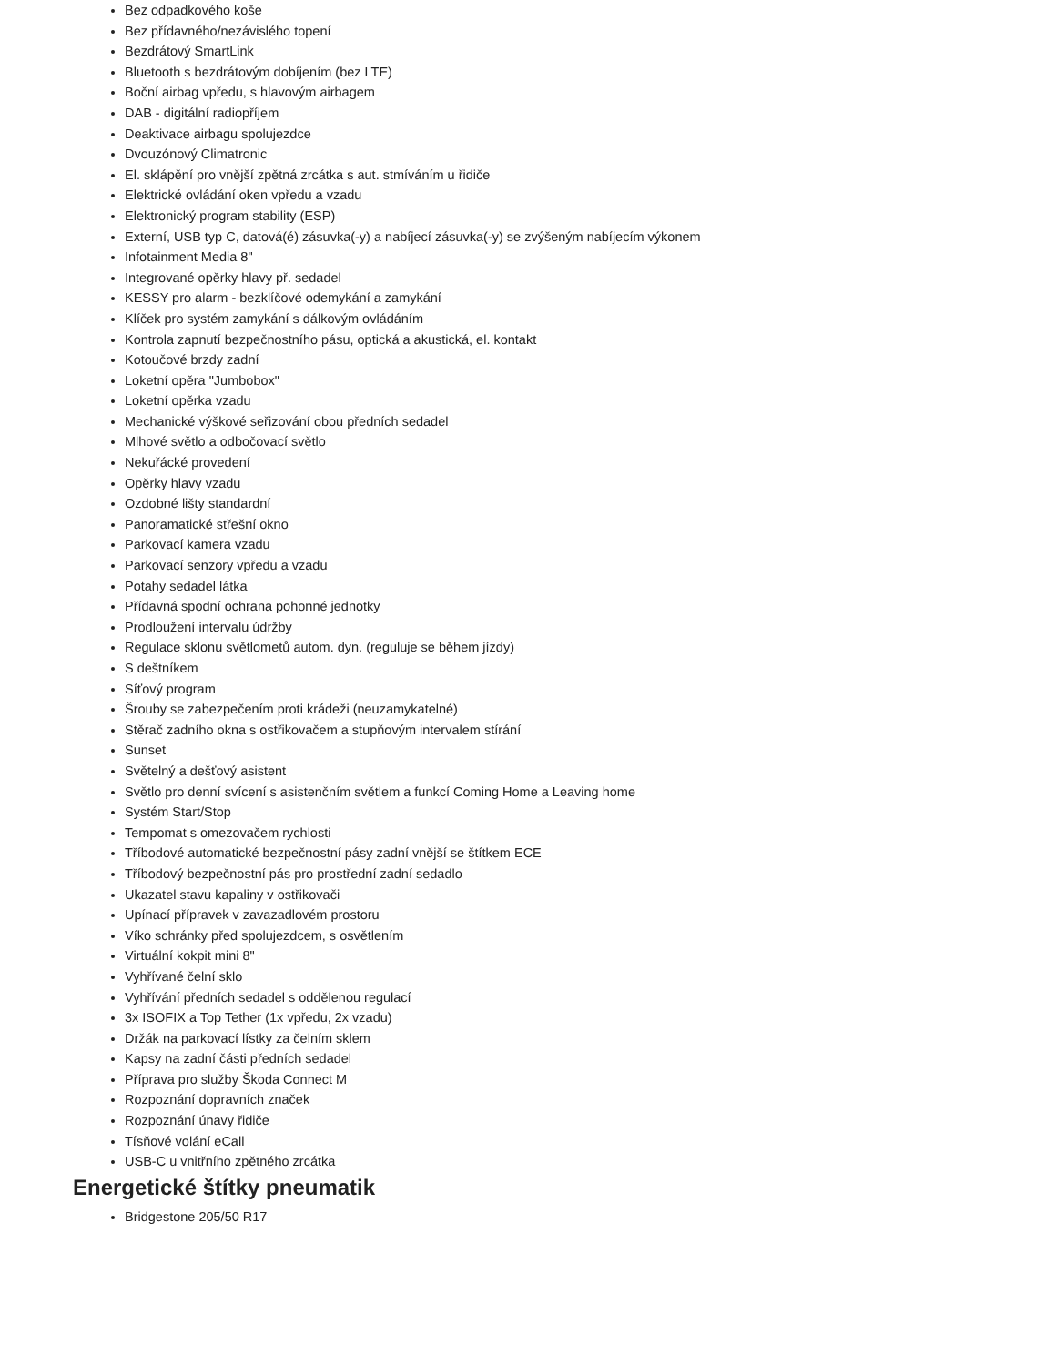Bez odpadkového koše
Bez přídavného/nezávislého topení
Bezdrátový SmartLink
Bluetooth s bezdrátovým dobíjením (bez LTE)
Boční airbag vpředu, s hlavovým airbagem
DAB - digitální radiopříjem
Deaktivace airbagu spolujezdce
Dvouzónový Climatronic
El. sklápění pro vnější zpětná zrcátka s aut. stmíváním u řidiče
Elektrické ovládání oken vpředu a vzadu
Elektronický program stability (ESP)
Externí, USB typ C, datová(é) zásuvka(-y) a nabíjecí zásuvka(-y) se zvýšeným nabíjecím výkonem
Infotainment Media 8"
Integrované opěrky hlavy př. sedadel
KESSY pro alarm - bezklíčové odemykání a zamykání
Klíček pro systém zamykání s dálkovým ovládáním
Kontrola zapnutí bezpečnostního pásu, optická a akustická, el. kontakt
Kotoučové brzdy zadní
Loketní opěra "Jumbobox"
Loketní opěrka vzadu
Mechanické výškové seřizování obou předních sedadel
Mlhové světlo a odbočovací světlo
Nekuřácké provedení
Opěrky hlavy vzadu
Ozdobné lišty standardní
Panoramatické střešní okno
Parkovací kamera vzadu
Parkovací senzory vpředu a vzadu
Potahy sedadel látka
Přídavná spodní ochrana pohonné jednotky
Prodloužení intervalu údržby
Regulace sklonu světlometů autom. dyn. (reguluje se během jízdy)
S deštníkem
Síťový program
Šrouby se zabezpečením proti krádeži (neuzamykatelné)
Stěrač zadního okna s ostřikovačem a stupňovým intervalem stírání
Sunset
Světelný a dešťový asistent
Světlo pro denní svícení s asistenčním světlem a funkcí Coming Home a Leaving home
Systém Start/Stop
Tempomat s omezovačem rychlosti
Tříbodové automatické bezpečnostní pásy zadní vnější se štítkem ECE
Tříbodový bezpečnostní pás pro prostřední zadní sedadlo
Ukazatel stavu kapaliny v ostřikovači
Upínací přípravek v zavazadlovém prostoru
Víko schránky před spolujezdcem, s osvětlením
Virtuální kokpit mini 8"
Vyhřívané čelní sklo
Vyhřívání předních sedadel s oddělenou regulací
3x ISOFIX a Top Tether (1x vpředu, 2x vzadu)
Držák na parkovací lístky za čelním sklem
Kapsy na zadní části předních sedadel
Příprava pro služby Škoda Connect M
Rozpoznání dopravních značek
Rozpoznání únavy řidiče
Tísňové volání eCall
USB-C u vnitřního zpětného zrcátka
Energetické štítky pneumatik
Bridgestone 205/50 R17